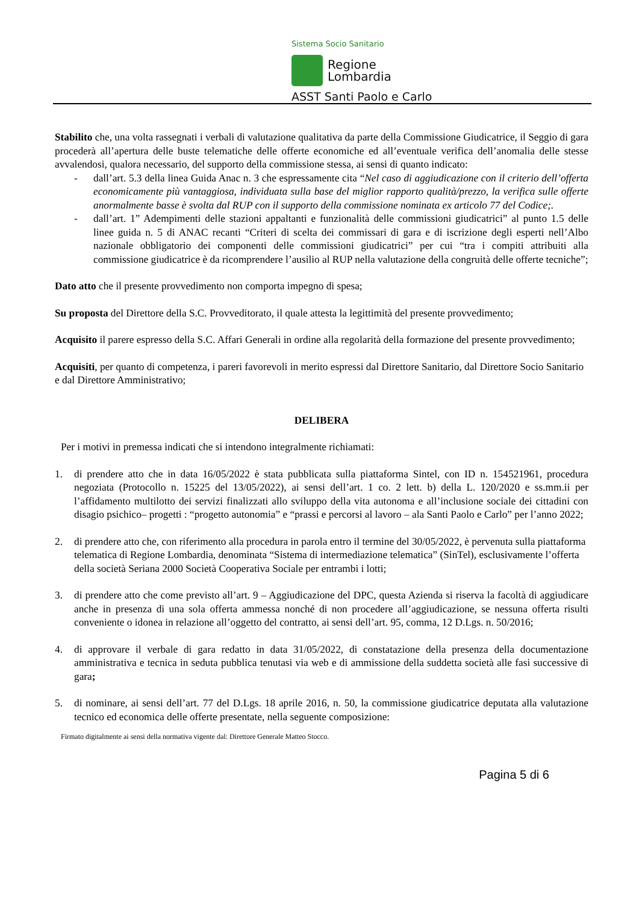Sistema Socio Sanitario
Regione
Lombardia
ASST Santi Paolo e Carlo
Stabilito che, una volta rassegnati i verbali di valutazione qualitativa da parte della Commissione Giudicatrice, il Seggio di gara procederà all’apertura delle buste telematiche delle offerte economiche ed all’eventuale verifica dell’anomalia delle stesse avvalendosi, qualora necessario, del supporto della commissione stessa, ai sensi di quanto indicato:
- dall’art. 5.3 della linea Guida Anac n. 3 che espressamente cita “Nel caso di aggiudicazione con il criterio dell’offerta economicamente più vantaggiosa, individuata sulla base del miglior rapporto qualità/prezzo, la verifica sulle offerte anormalmente basse è svolta dal RUP con il supporto della commissione nominata ex articolo 77 del Codice;.
- dall’art. 1” Adempimenti delle stazioni appaltanti e funzionalità delle commissioni giudicatrici” al punto 1.5 delle linee guida n. 5 di ANAC recanti “Criteri di scelta dei commissari di gara e di iscrizione degli esperti nell’Albo nazionale obbligatorio dei componenti delle commissioni giudicatrici” per cui “tra i compiti attribuiti alla commissione giudicatrice è da ricomprendere l’ausilio al RUP nella valutazione della congruità delle offerte tecniche”;
Dato atto che il presente provvedimento non comporta impegno di spesa;
Su proposta del Direttore della S.C. Provveditorato, il quale attesta la legittimità del presente provvedimento;
Acquisito il parere espresso della S.C. Affari Generali in ordine alla regolarità della formazione del presente provvedimento;
Acquisiti, per quanto di competenza, i pareri favorevoli in merito espressi dal Direttore Sanitario, dal Direttore Socio Sanitario e dal Direttore Amministrativo;
DELIBERA
Per i motivi in premessa indicati che si intendono integralmente richiamati:
1. di prendere atto che in data 16/05/2022 è stata pubblicata sulla piattaforma Sintel, con ID n. 154521961, procedura negoziata (Protocollo n. 15225 del 13/05/2022), ai sensi dell’art. 1 co. 2 lett. b) della L. 120/2020 e ss.mm.ii per l’affidamento multilotto dei servizi finalizzati allo sviluppo della vita autonoma e all’inclusione sociale dei cittadini con disagio psichico– progetti : “progetto autonomia” e “prassi e percorsi al lavoro – ala Santi Paolo e Carlo” per l’anno 2022;
2. di prendere atto che, con riferimento alla procedura in parola entro il termine del 30/05/2022, è pervenuta sulla piattaforma telematica di Regione Lombardia, denominata “Sistema di intermediazione telematica” (SinTel), esclusivamente l’offerta della società Seriana 2000 Società Cooperativa Sociale per entrambi i lotti;
3. di prendere atto che come previsto all’art. 9 – Aggiudicazione del DPC, questa Azienda si riserva la facoltà di aggiudicare anche in presenza di una sola offerta ammessa nonché di non procedere all’aggiudicazione, se nessuna offerta risulti conveniente o idonea in relazione all’oggetto del contratto, ai sensi dell’art. 95, comma, 12 D.Lgs. n. 50/2016;
4. di approvare il verbale di gara redatto in data 31/05/2022, di constatazione della presenza della documentazione amministrativa e tecnica in seduta pubblica tenutasi via web e di ammissione della suddetta società alle fasi successive di gara;
5. di nominare, ai sensi dell’art. 77 del D.Lgs. 18 aprile 2016, n. 50, la commissione giudicatrice deputata alla valutazione tecnico ed economica delle offerte presentate, nella seguente composizione:
Firmato digitalmente ai sensi della normativa vigente dal: Direttore Generale Matteo Stocco.
Pagina 5 di 6